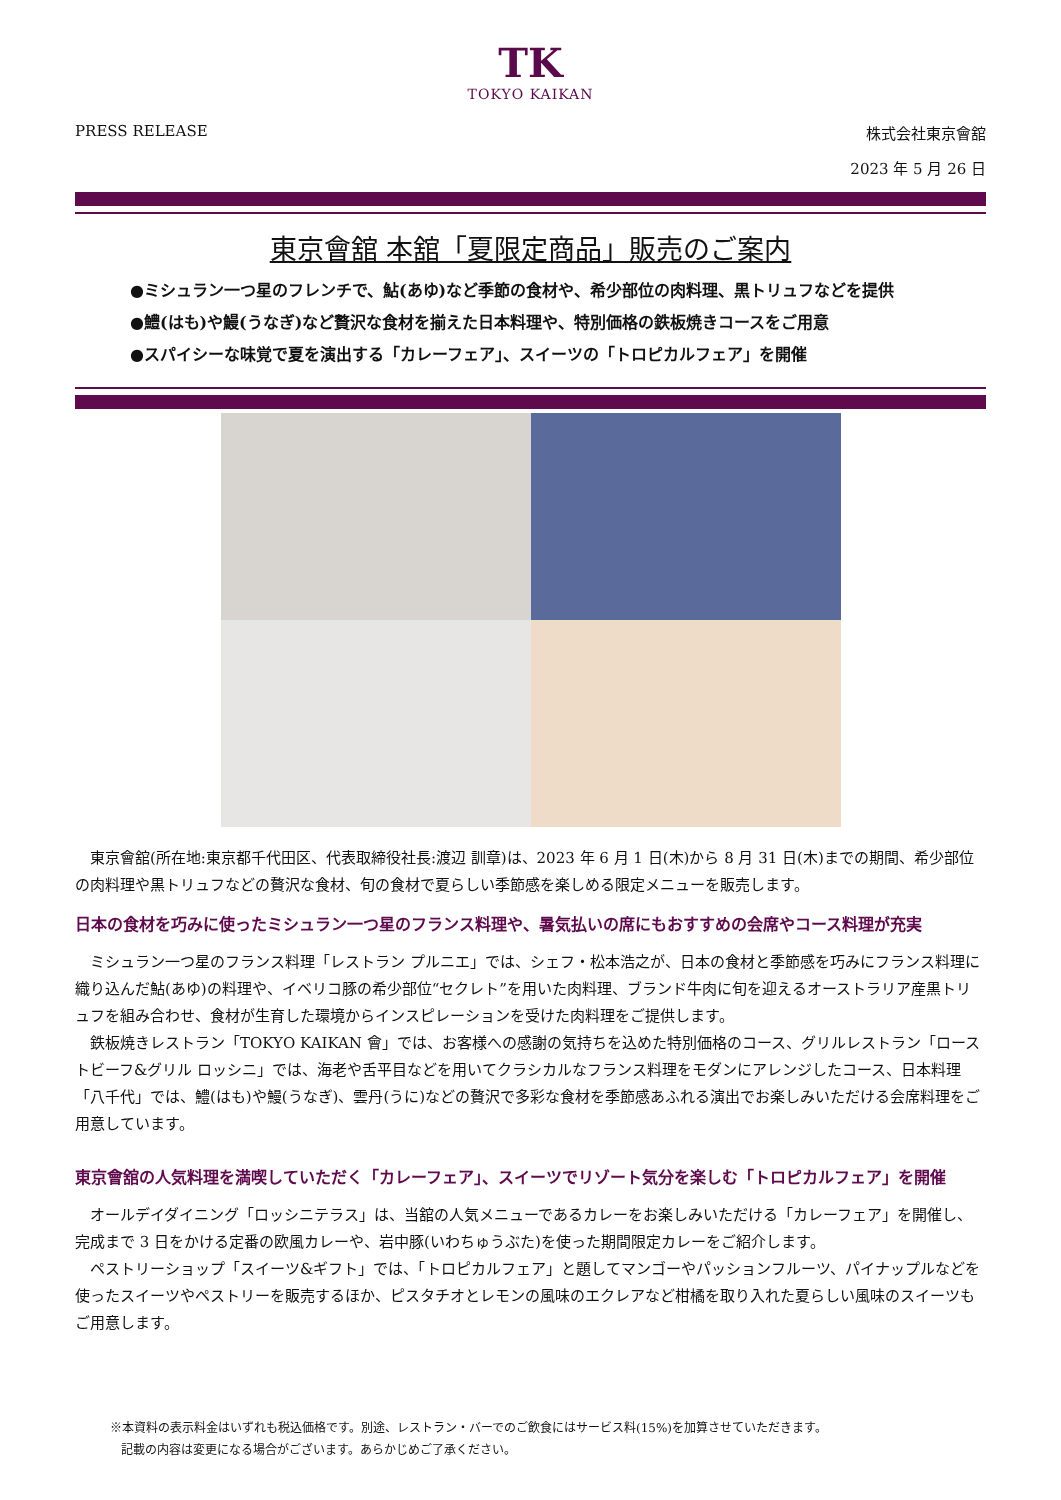TK
TOKYO KAIKAN
PRESS RELEASE 株式会社東京會舘
2023 年 5 月 26 日
東京會舘 本舘「夏限定商品」販売のご案内
●ミシュラン一つ星のフレンチで、鮎(あゆ)など季節の食材や、希少部位の肉料理、黒トリュフなどを提供
●鱧(はも)や鰻(うなぎ)など贅沢な食材を揃えた日本料理や、特別価格の鉄板焼きコースをご用意
●スパイシーな味覚で夏を演出する「カレーフェア」、スイーツの「トロピカルフェア」を開催
東京會舘(所在地:東京都千代田区、代表取締役社長:渡辺 訓章)は、2023 年 6 月 1 日(木)から 8 月 31 日(木)までの期間、希少部位の肉料理や黒トリュフなどの贅沢な食材、旬の食材で夏らしい季節感を楽しめる限定メニューを販売します。
日本の食材を巧みに使ったミシュラン一つ星のフランス料理や、暑気払いの席にもおすすめの会席やコース料理が充実
ミシュラン一つ星のフランス料理「レストラン プルニエ」では、シェフ・松本浩之が、日本の食材と季節感を巧みにフランス料理に織り込んだ鮎(あゆ)の料理や、イベリコ豚の希少部位“セクレト”を用いた肉料理、ブランド牛肉に旬を迎えるオーストラリア産黒トリュフを組み合わせ、食材が生育した環境からインスピレーションを受けた肉料理をご提供します。
鉄板焼きレストラン「TOKYO KAIKAN 會」では、お客様への感謝の気持ちを込めた特別価格のコース、グリルレストラン「ローストビーフ&グリル ロッシニ」では、海老や舌平目などを用いてクラシカルなフランス料理をモダンにアレンジしたコース、日本料理「八千代」では、鱧(はも)や鰻(うなぎ)、雲丹(うに)などの贅沢で多彩な食材を季節感あふれる演出でお楽しみいただける会席料理をご用意しています。
東京會舘の人気料理を満喫していただく「カレーフェア」、スイーツでリゾート気分を楽しむ「トロピカルフェア」を開催
オールデイダイニング「ロッシニテラス」は、当舘の人気メニューであるカレーをお楽しみいただける「カレーフェア」を開催し、完成まで 3 日をかける定番の欧風カレーや、岩中豚(いわちゅうぶた)を使った期間限定カレーをご紹介します。
ペストリーショップ「スイーツ&ギフト」では、「トロピカルフェア」と題してマンゴーやパッションフルーツ、パイナップルなどを使ったスイーツやペストリーを販売するほか、ピスタチオとレモンの風味のエクレアなど柑橘を取り入れた夏らしい風味のスイーツもご用意します。
※本資料の表示料金はいずれも税込価格です。別途、レストラン・バーでのご飲食にはサービス料(15%)を加算させていただきます。
記載の内容は変更になる場合がございます。あらかじめご了承ください。